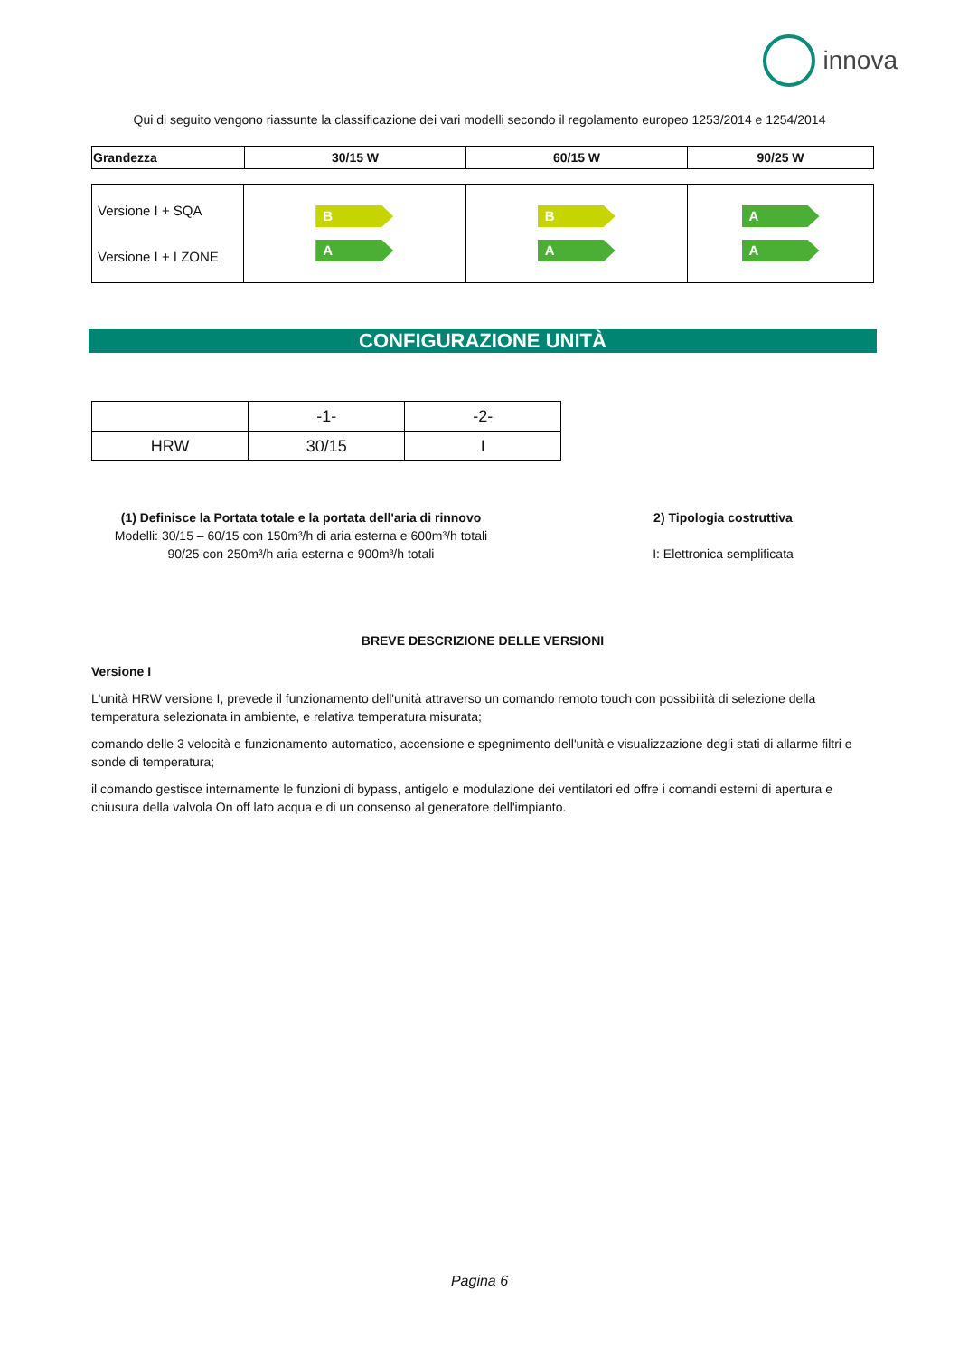innova
Qui di seguito vengono riassunte la classificazione dei vari modelli secondo il regolamento europeo 1253/2014 e 1254/2014
| Grandezza | 30/15 W | 60/15 W | 90/25 W |
| --- | --- | --- | --- |
| Versione I + SQA Versione I + I ZONE | B A | B A | A A |
CONFIGURAZIONE UNITÀ
| | -1- | -2- |
| HRW | 30/15 | I |
(1) Definisce la Portata totale e la portata dell'aria di rinnovo
Modelli: 30/15 – 60/15 con 150m³/h di aria esterna e 600m³/h totali
90/25 con 250m³/h aria esterna e 900m³/h totali
2) Tipologia costruttiva
I: Elettronica semplificata
BREVE DESCRIZIONE DELLE VERSIONI
Versione I
L'unità HRW versione I, prevede il funzionamento dell'unità attraverso un comando remoto touch con possibilità di selezione della temperatura selezionata in ambiente, e relativa temperatura misurata;
comando delle 3 velocità e funzionamento automatico, accensione e spegnimento dell'unità e visualizzazione degli stati di allarme filtri e sonde di temperatura;
il comando gestisce internamente le funzioni di bypass, antigelo e modulazione dei ventilatori ed offre i comandi esterni di apertura e chiusura della valvola On off lato acqua e di un consenso al generatore dell'impianto.
Pagina 6